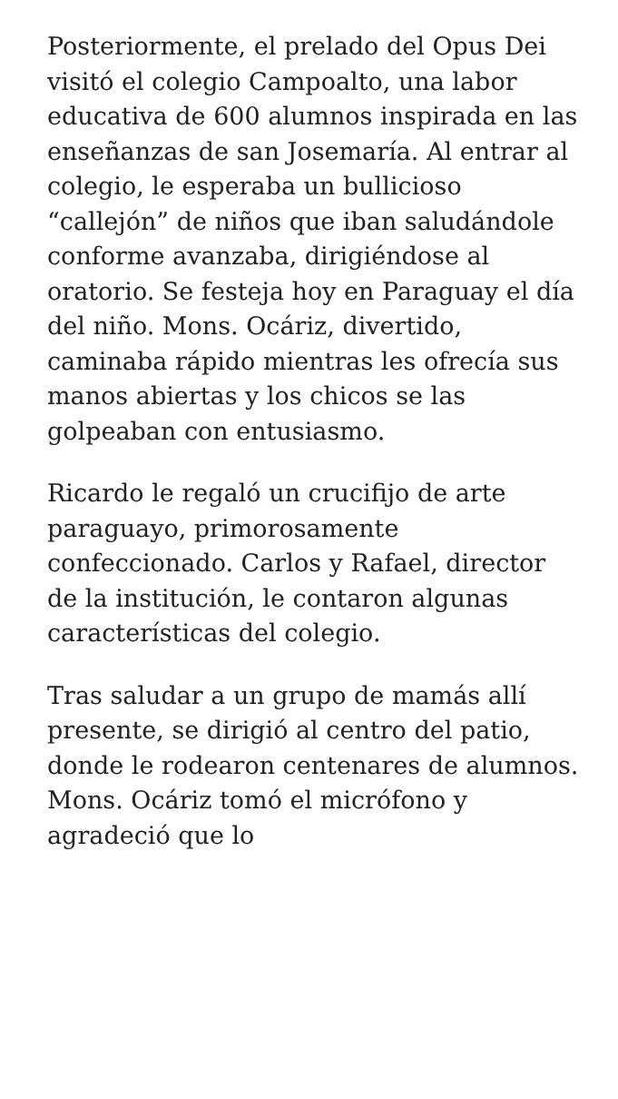Posteriormente, el prelado del Opus Dei visitó el colegio Campoalto, una labor educativa de 600 alumnos inspirada en las enseñanzas de san Josemaría. Al entrar al colegio, le esperaba un bullicioso “callejón” de niños que iban saludándole conforme avanzaba, dirigiéndose al oratorio. Se festeja hoy en Paraguay el día del niño. Mons. Ocáriz, divertido, caminaba rápido mientras les ofrecía sus manos abiertas y los chicos se las golpeaban con entusiasmo.
Ricardo le regaló un crucifijo de arte paraguayo, primorosamente confeccionado. Carlos y Rafael, director de la institución, le contaron algunas características del colegio.
Tras saludar a un grupo de mamás allí presente, se dirigió al centro del patio, donde le rodearon centenares de alumnos. Mons. Ocáriz tomó el micrófono y agradeció que lo